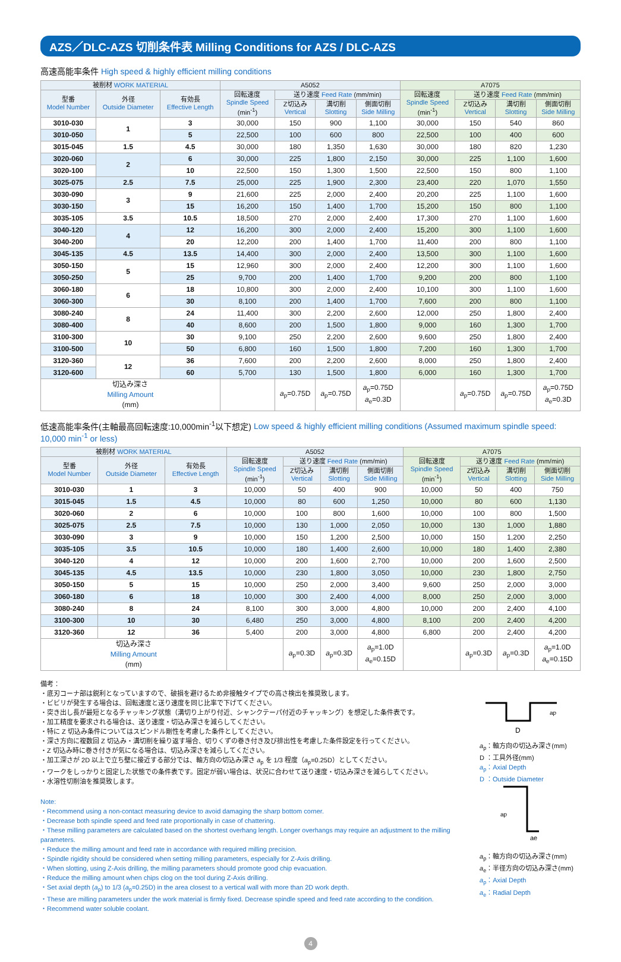AZS／DLC-AZS 切削条件表 Milling Conditions for AZS / DLC-AZS
高速高能率条件 High speed & highly efficient milling conditions
| 被削材 WORK MATERIAL | | | A5052 | | | | A7075 | | | |
| --- | --- | --- | --- | --- | --- | --- | --- | --- | --- | --- |
| 型番 Model Number | 外径 Outside Diameter | 有効長 Effective Length | 回転速度 Spindle Speed (min<sup>-1</sup>) | 送り速度 Feed Rate (mm/min) | | | 回転速度 Spindle Speed (min<sup>-1</sup>) | 送り速度 Feed Rate (mm/min) | | |
| | | | | Z切込み Vertical | 溝切削 Slotting | 側面切削 Side Milling | | Z切込み Vertical | 溝切削 Slotting | 側面切削 Side Milling |
| 3010-030 | 1 | 3 | 30,000 | 150 | 900 | 1,100 | 30,000 | 150 | 540 | 860 |
| 3010-050 | | 5 | 22,500 | 100 | 600 | 800 | 22,500 | 100 | 400 | 600 |
| 3015-045 | 1.5 | 4.5 | 30,000 | 180 | 1,350 | 1,630 | 30,000 | 180 | 820 | 1,230 |
| 3020-060 | 2 | 6 | 30,000 | 225 | 1,800 | 2,150 | 30,000 | 225 | 1,100 | 1,600 |
| 3020-100 | | 10 | 22,500 | 150 | 1,300 | 1,500 | 22,500 | 150 | 800 | 1,100 |
| 3025-075 | 2.5 | 7.5 | 25,000 | 225 | 1,900 | 2,300 | 23,400 | 220 | 1,070 | 1,550 |
| 3030-090 | 3 | 9 | 21,600 | 225 | 2,000 | 2,400 | 20,200 | 225 | 1,100 | 1,600 |
| 3030-150 | | 15 | 16,200 | 150 | 1,400 | 1,700 | 15,200 | 150 | 800 | 1,100 |
| 3035-105 | 3.5 | 10.5 | 18,500 | 270 | 2,000 | 2,400 | 17,300 | 270 | 1,100 | 1,600 |
| 3040-120 | 4 | 12 | 16,200 | 300 | 2,000 | 2,400 | 15,200 | 300 | 1,100 | 1,600 |
| 3040-200 | | 20 | 12,200 | 200 | 1,400 | 1,700 | 11,400 | 200 | 800 | 1,100 |
| 3045-135 | 4.5 | 13.5 | 14,400 | 300 | 2,000 | 2,400 | 13,500 | 300 | 1,100 | 1,600 |
| 3050-150 | 5 | 15 | 12,960 | 300 | 2,000 | 2,400 | 12,200 | 300 | 1,100 | 1,600 |
| 3050-250 | | 25 | 9,700 | 200 | 1,400 | 1,700 | 9,200 | 200 | 800 | 1,100 |
| 3060-180 | 6 | 18 | 10,800 | 300 | 2,000 | 2,400 | 10,100 | 300 | 1,100 | 1,600 |
| 3060-300 | | 30 | 8,100 | 200 | 1,400 | 1,700 | 7,600 | 200 | 800 | 1,100 |
| 3080-240 | 8 | 24 | 11,400 | 300 | 2,200 | 2,600 | 12,000 | 250 | 1,800 | 2,400 |
| 3080-400 | | 40 | 8,600 | 200 | 1,500 | 1,800 | 9,000 | 160 | 1,300 | 1,700 |
| 3100-300 | 10 | 30 | 9,100 | 250 | 2,200 | 2,600 | 9,600 | 250 | 1,800 | 2,400 |
| 3100-500 | | 50 | 6,800 | 160 | 1,500 | 1,800 | 7,200 | 160 | 1,300 | 1,700 |
| 3120-360 | 12 | 36 | 7,600 | 200 | 2,200 | 2,600 | 8,000 | 250 | 1,800 | 2,400 |
| 3120-600 | | 60 | 5,700 | 130 | 1,500 | 1,800 | 6,000 | 160 | 1,300 | 1,700 |
| 切込み深さ Milling Amount (mm) | | | | a<sub>p</sub>=0.75D | a<sub>p</sub>=0.75D | a<sub>p</sub>=0.75D a<sub>e</sub>=0.3D | | a<sub>p</sub>=0.75D | a<sub>p</sub>=0.75D | a<sub>p</sub>=0.75D a<sub>e</sub>=0.3D |
低速高能率条件(主軸最高回転速度:10,000min<sup>-1</sup>以下想定) Low speed & highly efficient milling conditions (Assumed maximum spindle speed: 10,000 min<sup>-1</sup> or less)
| 被削材 WORK MATERIAL | | | A5052 | | | | A7075 | | | |
| --- | --- | --- | --- | --- | --- | --- | --- | --- | --- | --- |
| 型番 Model Number | 外径 Outside Diameter | 有効長 Effective Length | 回転速度 Spindle Speed (min<sup>-1</sup>) | 送り速度 Feed Rate (mm/min) | | | 回転速度 Spindle Speed (min<sup>-1</sup>) | 送り速度 Feed Rate (mm/min) | | |
| | | | | Z切込み Vertical | 溝切削 Slotting | 側面切削 Side Milling | | Z切込み Vertical | 溝切削 Slotting | 側面切削 Side Milling |
| 3010-030 | 1 | 3 | 10,000 | 50 | 400 | 900 | 10,000 | 50 | 400 | 750 |
| 3015-045 | 1.5 | 4.5 | 10,000 | 80 | 600 | 1,250 | 10,000 | 80 | 600 | 1,130 |
| 3020-060 | 2 | 6 | 10,000 | 100 | 800 | 1,600 | 10,000 | 100 | 800 | 1,500 |
| 3025-075 | 2.5 | 7.5 | 10,000 | 130 | 1,000 | 2,050 | 10,000 | 130 | 1,000 | 1,880 |
| 3030-090 | 3 | 9 | 10,000 | 150 | 1,200 | 2,500 | 10,000 | 150 | 1,200 | 2,250 |
| 3035-105 | 3.5 | 10.5 | 10,000 | 180 | 1,400 | 2,600 | 10,000 | 180 | 1,400 | 2,380 |
| 3040-120 | 4 | 12 | 10,000 | 200 | 1,600 | 2,700 | 10,000 | 200 | 1,600 | 2,500 |
| 3045-135 | 4.5 | 13.5 | 10,000 | 230 | 1,800 | 3,050 | 10,000 | 230 | 1,800 | 2,750 |
| 3050-150 | 5 | 15 | 10,000 | 250 | 2,000 | 3,400 | 9,600 | 250 | 2,000 | 3,000 |
| 3060-180 | 6 | 18 | 10,000 | 300 | 2,400 | 4,000 | 8,000 | 250 | 2,000 | 3,000 |
| 3080-240 | 8 | 24 | 8,100 | 300 | 3,000 | 4,800 | 10,000 | 200 | 2,400 | 4,100 |
| 3100-300 | 10 | 30 | 6,480 | 250 | 3,000 | 4,800 | 8,100 | 200 | 2,400 | 4,200 |
| 3120-360 | 12 | 36 | 5,400 | 200 | 3,000 | 4,800 | 6,800 | 200 | 2,400 | 4,200 |
| 切込み深さ Milling Amount (mm) | | | | a<sub>p</sub>=0.3D | a<sub>p</sub>=0.3D | a<sub>p</sub>=1.0D a<sub>e</sub>=0.15D | | a<sub>p</sub>=0.3D | a<sub>p</sub>=0.3D | a<sub>p</sub>=1.0D a<sub>e</sub>=0.15D |
備考：
・底刃コーナ部は鋭利となっていますので、破損を避けるため非接触タイプでの高さ検出を推奨致します。
・ビビリが発生する場合は、回転速度と送り速度を同じ比率で下げてください。
・突き出し長が最短となるチャッキング状態（溝切り上がり付近、シャンクテーパ付近のチャッキング）を想定した条件表です。
・加工精度を要求される場合は、送り速度・切込み深さを減らしてください。
・特に Z 切込み条件についてはスピンドル剛性を考慮した条件としてください。
・深さ方向に複数回 Z 切込み・溝切削を繰り返す場合、切りくずの巻き付き及び排出性を考慮した条件設定を行ってください。
・Z 切込み時に巻き付きが気になる場合は、切込み深さを減らしてください。
・加工深さが 2D 以上で立ち壁に接近する部分では、軸方向の切込み深さ a<sub>p</sub> を 1/3 程度（a<sub>p</sub>=0.25D）としてください。
・ワークをしっかりと固定した状態での条件表です。固定が弱い場合は、状況に合わせて送り速度・切込み深さを減らしてください。
・水溶性切削油を推奨致します。
Note:
・Recommend using a non-contact measuring device to avoid damaging the sharp bottom corner.
・Decrease both spindle speed and feed rate proportionally in case of chattering.
・These milling parameters are calculated based on the shortest overhang length. Longer overhangs may require an adjustment to the milling parameters.
・Reduce the milling amount and feed rate in accordance with required milling precision.
・Spindle rigidity should be considered when setting milling parameters, especially for Z-Axis drilling.
・When slotting, using Z-Axis drilling, the milling parameters should promote good chip evacuation.
・Reduce the milling amount when chips clog on the tool during Z-Axis drilling.
・Set axial depth (a<sub>p</sub>) to 1/3 (a<sub>p</sub>=0.25D) in the area closest to a vertical wall with more than 2D work depth.
・These are milling parameters under the work material is firmly fixed. Decrease spindle speed and feed rate according to the condition.
・Recommend water soluble coolant.
D
ap
a<sub>p</sub>：軸方向の切込み深さ(mm)
D ：工具外径(mm)
a<sub>p</sub>：Axial Depth
D ：Outside Diameter
ap
ae
a<sub>p</sub>：軸方向の切込み深さ(mm)
a<sub>e</sub>：半径方向の切込み深さ(mm)
a<sub>p</sub>：Axial Depth
a<sub>e</sub>：Radial Depth
4